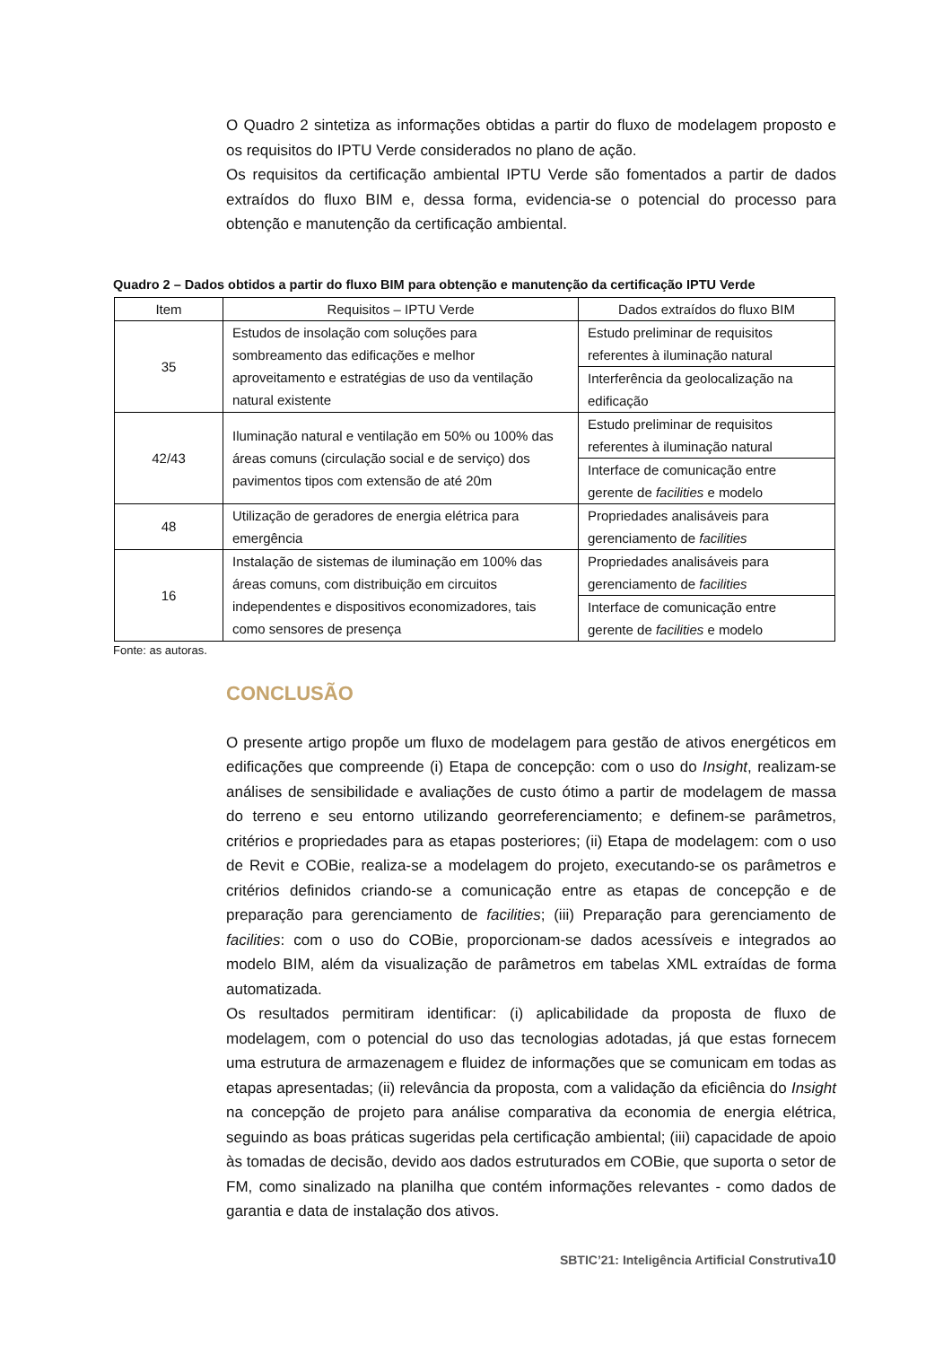O Quadro 2 sintetiza as informações obtidas a partir do fluxo de modelagem proposto e os requisitos do IPTU Verde considerados no plano de ação.
Os requisitos da certificação ambiental IPTU Verde são fomentados a partir de dados extraídos do fluxo BIM e, dessa forma, evidencia-se o potencial do processo para obtenção e manutenção da certificação ambiental.
Quadro 2 – Dados obtidos a partir do fluxo BIM para obtenção e manutenção da certificação IPTU Verde
| Item | Requisitos – IPTU Verde | Dados extraídos do fluxo BIM |
| --- | --- | --- |
| 35 | Estudos de insolação com soluções para sombreamento das edificações e melhor aproveitamento e estratégias de uso da ventilação natural existente | Estudo preliminar de requisitos referentes à iluminação natural |
| | | Interferência da geolocalização na edificação |
| 42/43 | Iluminação natural e ventilação em 50% ou 100% das áreas comuns (circulação social e de serviço) dos pavimentos tipos com extensão de até 20m | Estudo preliminar de requisitos referentes à iluminação natural |
| | | Interface de comunicação entre gerente de facilities e modelo |
| 48 | Utilização de geradores de energia elétrica para emergência | Propriedades analisáveis para gerenciamento de facilities |
| 16 | Instalação de sistemas de iluminação em 100% das áreas comuns, com distribuição em circuitos independentes e dispositivos economizadores, tais como sensores de presença | Propriedades analisáveis para gerenciamento de facilities |
| | | Interface de comunicação entre gerente de facilities e modelo |
Fonte: as autoras.
CONCLUSÃO
O presente artigo propõe um fluxo de modelagem para gestão de ativos energéticos em edificações que compreende (i) Etapa de concepção: com o uso do Insight, realizam-se análises de sensibilidade e avaliações de custo ótimo a partir de modelagem de massa do terreno e seu entorno utilizando georreferenciamento; e definem-se parâmetros, critérios e propriedades para as etapas posteriores; (ii) Etapa de modelagem: com o uso de Revit e COBie, realiza-se a modelagem do projeto, executando-se os parâmetros e critérios definidos criando-se a comunicação entre as etapas de concepção e de preparação para gerenciamento de facilities; (iii) Preparação para gerenciamento de facilities: com o uso do COBie, proporcionam-se dados acessíveis e integrados ao modelo BIM, além da visualização de parâmetros em tabelas XML extraídas de forma automatizada.
Os resultados permitiram identificar: (i) aplicabilidade da proposta de fluxo de modelagem, com o potencial do uso das tecnologias adotadas, já que estas fornecem uma estrutura de armazenagem e fluidez de informações que se comunicam em todas as etapas apresentadas; (ii) relevância da proposta, com a validação da eficiência do Insight na concepção de projeto para análise comparativa da economia de energia elétrica, seguindo as boas práticas sugeridas pela certificação ambiental; (iii) capacidade de apoio às tomadas de decisão, devido aos dados estruturados em COBie, que suporta o setor de FM, como sinalizado na planilha que contém informações relevantes - como dados de garantia e data de instalação dos ativos.
SBTIC’21: Inteligência Artificial Construtiva10